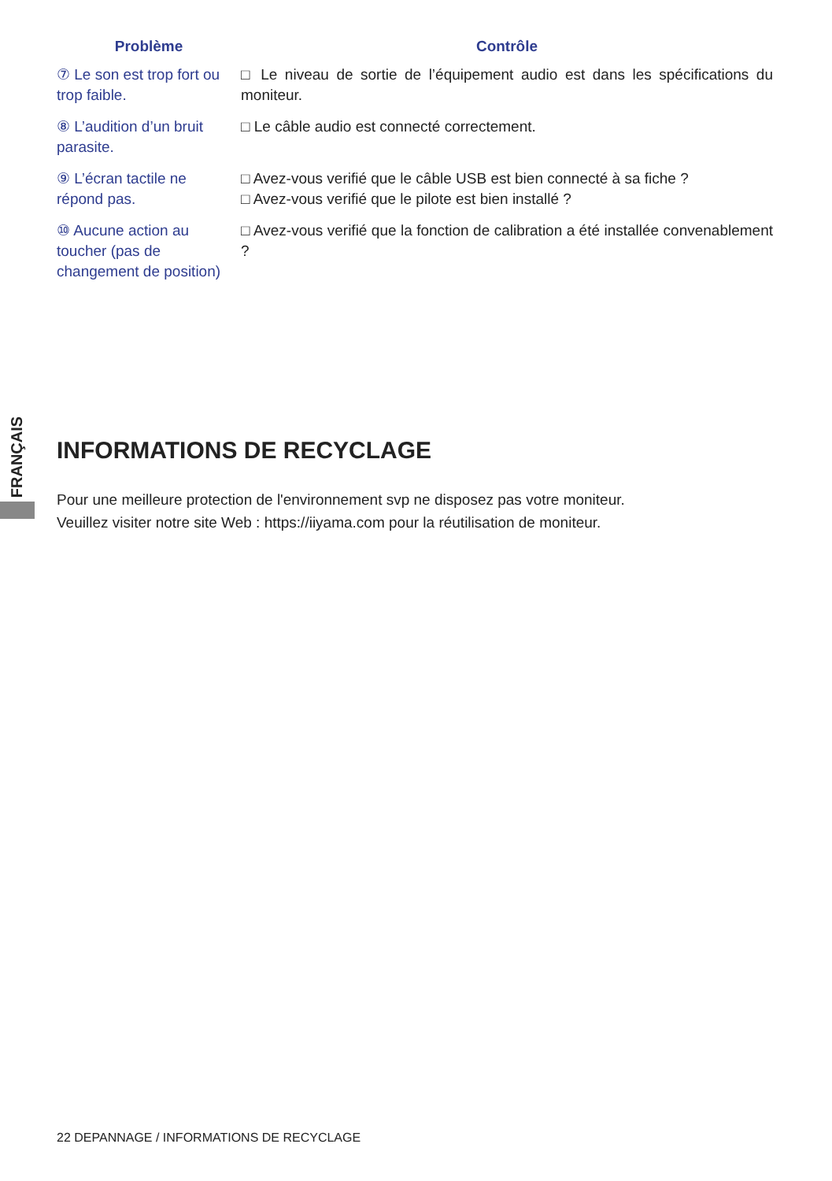| Problème | Contrôle |
| --- | --- |
| ⑦ Le son est trop fort ou trop faible. | □ Le niveau de sortie de l’équipement audio est dans les spécifications du moniteur. |
| ⑧ L’audition d’un bruit parasite. | □ Le câble audio est connecté correctement. |
| ⑨ L’écran tactile ne répond pas. | □ Avez-vous verifié que le câble USB est bien connecté à sa fiche ? □ Avez-vous verifié que le pilote est bien installé ? |
| ⑩ Aucune action au toucher (pas de changement de position) | □ Avez-vous verifié que la fonction de calibration a été installée convenablement ? |
FRANÇAIS
INFORMATIONS DE RECYCLAGE
Pour une meilleure protection de l'environnement svp ne disposez pas votre moniteur.
Veuillez visiter notre site Web : https://iiyama.com pour la réutilisation de moniteur.
22 DEPANNAGE / INFORMATIONS DE RECYCLAGE